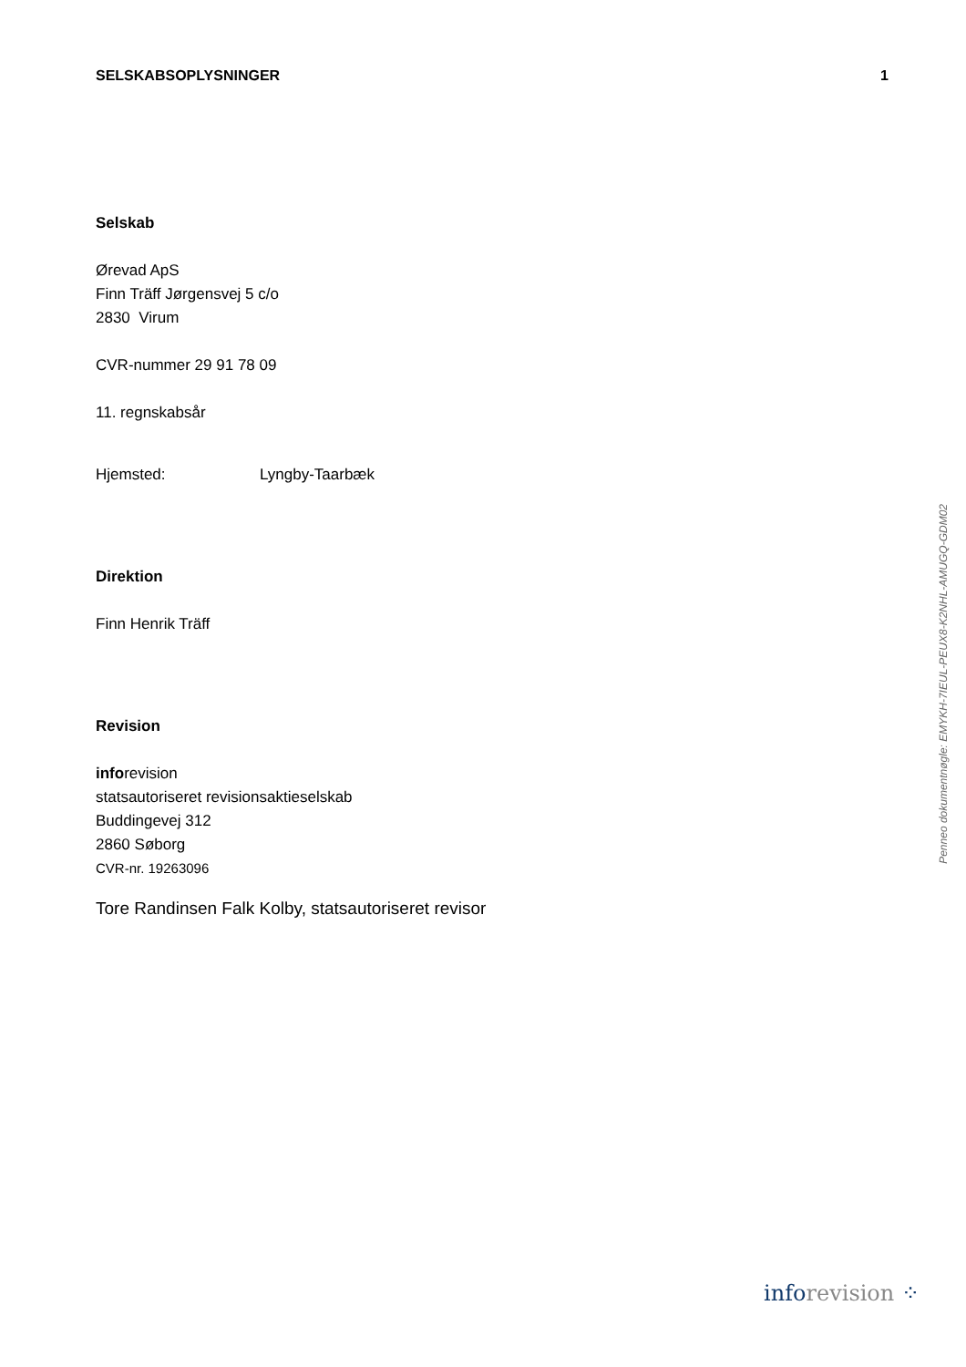SELSKABSOPLYSNINGER 1
Selskab
Ørevad ApS
Finn Träff Jørgensvej 5 c/o
2830 Virum
CVR-nummer 29 91 78 09
11. regnskabsår
Hjemsted: Lyngby-Taarbæk
Direktion
Finn Henrik Träff
Revision
inforevision
statsautoriseret revisionsaktieselskab
Buddingevej 312
2860 Søborg
CVR-nr. 19263096
Tore Randinsen Falk Kolby, statsautoriseret revisor
Penneo dokumentnøgle: EMYKH-7IEUL-PEUX8-K2NHL-AMUGQ-GDM02
inforevision ⁘